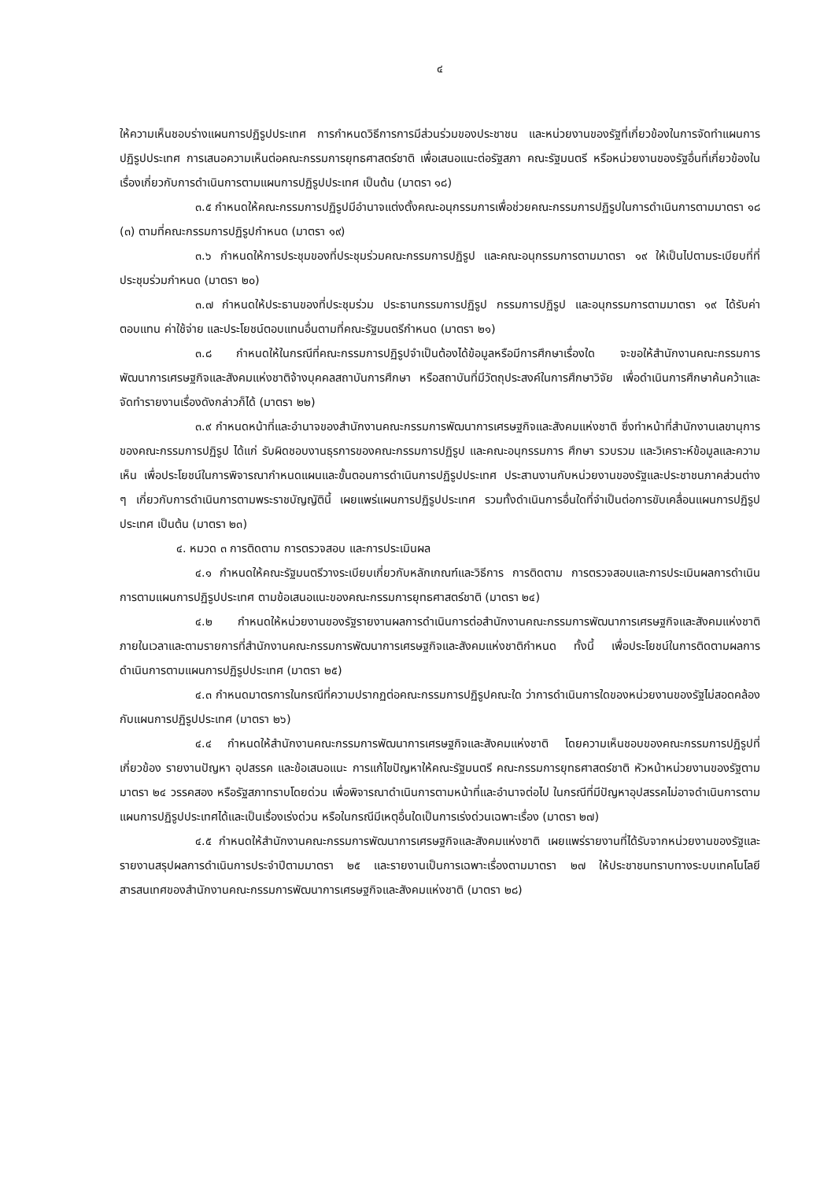๔
ให้ความเห็นชอบร่างแผนการปฏิรูปประเทศ การกำหนดวิธีการการมีส่วนร่วมของประชาชน และหน่วยงานของรัฐที่เกี่ยวข้องในการจัดทำแผนการปฏิรูปประเทศ การเสนอความเห็นต่อคณะกรรมการยุทธศาสตร์ชาติ เพื่อเสนอแนะต่อรัฐสภา คณะรัฐมนตรี หรือหน่วยงานของรัฐอื่นที่เกี่ยวข้องในเรื่องเกี่ยวกับการดำเนินการตามแผนการปฏิรูปประเทศ เป็นต้น (มาตรา ๑๘)
๓.๕ กำหนดให้คณะกรรมการปฏิรูปมีอำนาจแต่งตั้งคณะอนุกรรมการเพื่อช่วยคณะกรรมการปฏิรูปในการดำเนินการตามมาตรา ๑๘ (๓) ตามที่คณะกรรมการปฏิรูปกำหนด (มาตรา ๑๙)
๓.๖ กำหนดให้การประชุมของที่ประชุมร่วมคณะกรรมการปฏิรูป และคณะอนุกรรมการตามมาตรา ๑๙ ให้เป็นไปตามระเบียบที่ที่ประชุมร่วมกำหนด (มาตรา ๒๐)
๓.๗ กำหนดให้ประธานของที่ประชุมร่วม ประธานกรรมการปฏิรูป กรรมการปฏิรูป และอนุกรรมการตามมาตรา ๑๙ ได้รับค่าตอบแทน ค่าใช้จ่าย และประโยชน์ตอบแทนอื่นตามที่คณะรัฐมนตรีกำหนด (มาตรา ๒๑)
๓.๘ กำหนดให้ในกรณีที่คณะกรรมการปฏิรูปจำเป็นต้องได้ข้อมูลหรือมีการศึกษาเรื่องใด จะขอให้สำนักงานคณะกรรมการพัฒนาการเศรษฐกิจและสังคมแห่งชาติจ้างบุคคลสถาบันการศึกษา หรือสถาบันที่มีวัตถุประสงค์ในการศึกษาวิจัย เพื่อดำเนินการศึกษาค้นคว้าและจัดทำรายงานเรื่องดังกล่าวก็ได้ (มาตรา ๒๒)
๓.๙ กำหนดหน้าที่และอำนาจของสำนักงานคณะกรรมการพัฒนาการเศรษฐกิจและสังคมแห่งชาติ ซึ่งทำหน้าที่สำนักงานเลขานุการของคณะกรรมการปฏิรูป ได้แก่ รับผิดชอบงานธุรการของคณะกรรมการปฏิรูป และคณะอนุกรรมการ ศึกษา รวบรวม และวิเคราะห์ข้อมูลและความเห็น เพื่อประโยชน์ในการพิจารณากำหนดแผนและขั้นตอนการดำเนินการปฏิรูปประเทศ ประสานงานกับหน่วยงานของรัฐและประชาชนภาคส่วนต่าง ๆ เกี่ยวกับการดำเนินการตามพระราชบัญญัตินี้ เผยแพร่แผนการปฏิรูปประเทศ รวมทั้งดำเนินการอื่นใดที่จำเป็นต่อการขับเคลื่อนแผนการปฏิรูปประเทศ เป็นต้น (มาตรา ๒๓)
๔. หมวด ๓ การติดตาม การตรวจสอบ และการประเมินผล
๔.๑ กำหนดให้คณะรัฐมนตรีวางระเบียบเกี่ยวกับหลักเกณฑ์และวิธีการ การติดตาม การตรวจสอบและการประเมินผลการดำเนินการตามแผนการปฏิรูปประเทศ ตามข้อเสนอแนะของคณะกรรมการยุทธศาสตร์ชาติ (มาตรา ๒๔)
๔.๒ กำหนดให้หน่วยงานของรัฐรายงานผลการดำเนินการต่อสำนักงานคณะกรรมการพัฒนาการเศรษฐกิจและสังคมแห่งชาติภายในเวลาและตามรายการที่สำนักงานคณะกรรมการพัฒนาการเศรษฐกิจและสังคมแห่งชาติกำหนด ทั้งนี้ เพื่อประโยชน์ในการติดตามผลการดำเนินการตามแผนการปฏิรูปประเทศ (มาตรา ๒๕)
๔.๓ กำหนดมาตรการในกรณีที่ความปรากฏต่อคณะกรรมการปฏิรูปคณะใด ว่าการดำเนินการใดของหน่วยงานของรัฐไม่สอดคล้องกับแผนการปฏิรูปประเทศ (มาตรา ๒๖)
๔.๔ กำหนดให้สำนักงานคณะกรรมการพัฒนาการเศรษฐกิจและสังคมแห่งชาติ โดยความเห็นชอบของคณะกรรมการปฏิรูปที่เกี่ยวข้อง รายงานปัญหา อุปสรรค และข้อเสนอแนะ การแก้ไขปัญหาให้คณะรัฐมนตรี คณะกรรมการยุทธศาสตร์ชาติ หัวหน้าหน่วยงานของรัฐตามมาตรา ๒๔ วรรคสอง หรือรัฐสภาทราบโดยด่วน เพื่อพิจารณาดำเนินการตามหน้าที่และอำนาจต่อไป ในกรณีที่มีปัญหาอุปสรรคไม่อาจดำเนินการตามแผนการปฏิรูปประเทศได้และเป็นเรื่องเร่งด่วน หรือในกรณีมีเหตุอื่นใดเป็นการเร่งด่วนเฉพาะเรื่อง (มาตรา ๒๗)
๔.๕ กำหนดให้สำนักงานคณะกรรมการพัฒนาการเศรษฐกิจและสังคมแห่งชาติ เผยแพร่รายงานที่ได้รับจากหน่วยงานของรัฐและรายงานสรุปผลการดำเนินการประจำปีตามมาตรา ๒๕ และรายงานเป็นการเฉพาะเรื่องตามมาตรา ๒๗ ให้ประชาชนทราบทางระบบเทคโนโลยีสารสนเทศของสำนักงานคณะกรรมการพัฒนาการเศรษฐกิจและสังคมแห่งชาติ (มาตรา ๒๘)